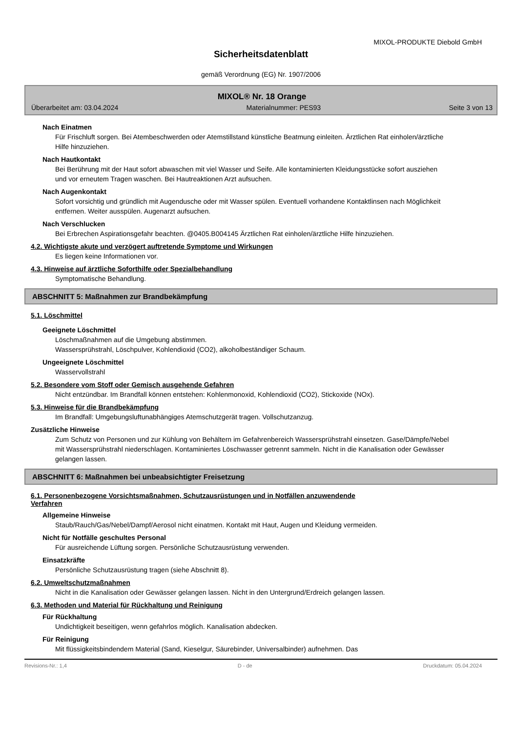MIXOL-PRODUKTE Diebold GmbH
Sicherheitsdatenblatt
gemäß Verordnung (EG) Nr. 1907/2006
MIXOL® Nr. 18 Orange
Überarbeitet am: 03.04.2024 Materialnummer: PES93 Seite 3 von 13
Nach Einatmen
Für Frischluft sorgen. Bei Atembeschwerden oder Atemstillstand künstliche Beatmung einleiten. Ärztlichen Rat einholen/ärztliche Hilfe hinzuziehen.
Nach Hautkontakt
Bei Berührung mit der Haut sofort abwaschen mit viel Wasser und Seife. Alle kontaminierten Kleidungsstücke sofort ausziehen und vor erneutem Tragen waschen. Bei Hautreaktionen Arzt aufsuchen.
Nach Augenkontakt
Sofort vorsichtig und gründlich mit Augendusche oder mit Wasser spülen. Eventuell vorhandene Kontaktlinsen nach Möglichkeit entfernen. Weiter ausspülen. Augenarzt aufsuchen.
Nach Verschlucken
Bei Erbrechen Aspirationsgefahr beachten. @0405.B004145 Ärztlichen Rat einholen/ärztliche Hilfe hinzuziehen.
4.2. Wichtigste akute und verzögert auftretende Symptome und Wirkungen
Es liegen keine Informationen vor.
4.3. Hinweise auf ärztliche Soforthilfe oder Spezialbehandlung
Symptomatische Behandlung.
ABSCHNITT 5: Maßnahmen zur Brandbekämpfung
5.1. Löschmittel
Geeignete Löschmittel
Löschmaßnahmen auf die Umgebung abstimmen.
Wassersprühstrahl, Löschpulver, Kohlendioxid (CO2), alkoholbeständiger Schaum.
Ungeeignete Löschmittel
Wasservollstrahl
5.2. Besondere vom Stoff oder Gemisch ausgehende Gefahren
Nicht entzündbar. Im Brandfall können entstehen: Kohlenmonoxid, Kohlendioxid (CO2), Stickoxide (NOx).
5.3. Hinweise für die Brandbekämpfung
Im Brandfall: Umgebungsluftunabhängiges Atemschutzgerät tragen. Vollschutzanzug.
Zusätzliche Hinweise
Zum Schutz von Personen und zur Kühlung von Behältern im Gefahrenbereich Wassersprühstrahl einsetzen. Gase/Dämpfe/Nebel mit Wassersprühstrahl niederschlagen. Kontaminiertes Löschwasser getrennt sammeln. Nicht in die Kanalisation oder Gewässer gelangen lassen.
ABSCHNITT 6: Maßnahmen bei unbeabsichtigter Freisetzung
6.1. Personenbezogene Vorsichtsmaßnahmen, Schutzausrüstungen und in Notfällen anzuwendende
Verfahren
Allgemeine Hinweise
Staub/Rauch/Gas/Nebel/Dampf/Aerosol nicht einatmen. Kontakt mit Haut, Augen und Kleidung vermeiden.
Nicht für Notfälle geschultes Personal
Für ausreichende Lüftung sorgen. Persönliche Schutzausrüstung verwenden.
Einsatzkräfte
Persönliche Schutzausrüstung tragen (siehe Abschnitt 8).
6.2. Umweltschutzmaßnahmen
Nicht in die Kanalisation oder Gewässer gelangen lassen. Nicht in den Untergrund/Erdreich gelangen lassen.
6.3. Methoden und Material für Rückhaltung und Reinigung
Für Rückhaltung
Undichtigkeit beseitigen, wenn gefahrlos möglich. Kanalisation abdecken.
Für Reinigung
Mit flüssigkeitsbindendem Material (Sand, Kieselgur, Säurebinder, Universalbinder) aufnehmen. Das
Revisions-Nr.: 1,4 D - de Druckdatum: 05.04.2024